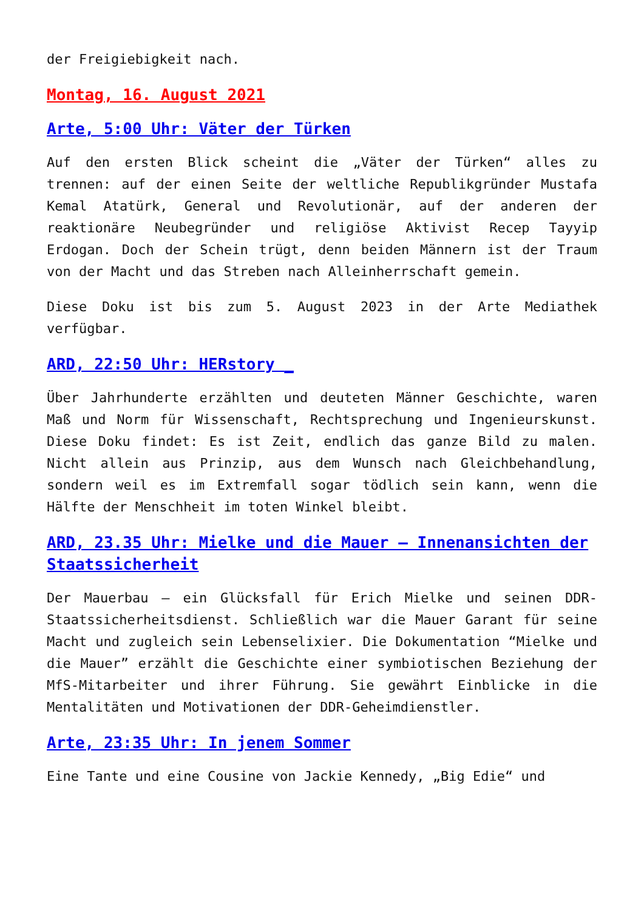der Freigiebigkeit nach.
Montag, 16. August 2021
Arte, 5:00 Uhr: Väter der Türken
Auf den ersten Blick scheint die „Väter der Türken“ alles zu trennen: auf der einen Seite der weltliche Republikgründer Mustafa Kemal Atatürk, General und Revolutionär, auf der anderen der reaktionäre Neubegründer und religiöse Aktivist Recep Tayyip Erdogan. Doch der Schein trügt, denn beiden Männern ist der Traum von der Macht und das Streben nach Alleinherrschaft gemein.
Diese Doku ist bis zum 5. August 2023 in der Arte Mediathek verfügbar.
ARD, 22:50 Uhr: HERstory _
Über Jahrhunderte erzählten und deuteten Männer Geschichte, waren Maß und Norm für Wissenschaft, Rechtsprechung und Ingenieurskunst. Diese Doku findet: Es ist Zeit, endlich das ganze Bild zu malen. Nicht allein aus Prinzip, aus dem Wunsch nach Gleichbehandlung, sondern weil es im Extremfall sogar tödlich sein kann, wenn die Hälfte der Menschheit im toten Winkel bleibt.
ARD, 23.35 Uhr: Mielke und die Mauer – Innenansichten der Staatssicherheit
Der Mauerbau – ein Glücksfall für Erich Mielke und seinen DDR-Staatssicherheitsdienst. Schließlich war die Mauer Garant für seine Macht und zugleich sein Lebenselixier. Die Dokumentation “Mielke und die Mauer” erzählt die Geschichte einer symbiotischen Beziehung der MfS-Mitarbeiter und ihrer Führung. Sie gewährt Einblicke in die Mentalitäten und Motivationen der DDR-Geheimdienstler.
Arte, 23:35 Uhr: In jenem Sommer
Eine Tante und eine Cousine von Jackie Kennedy, „Big Edie“ und